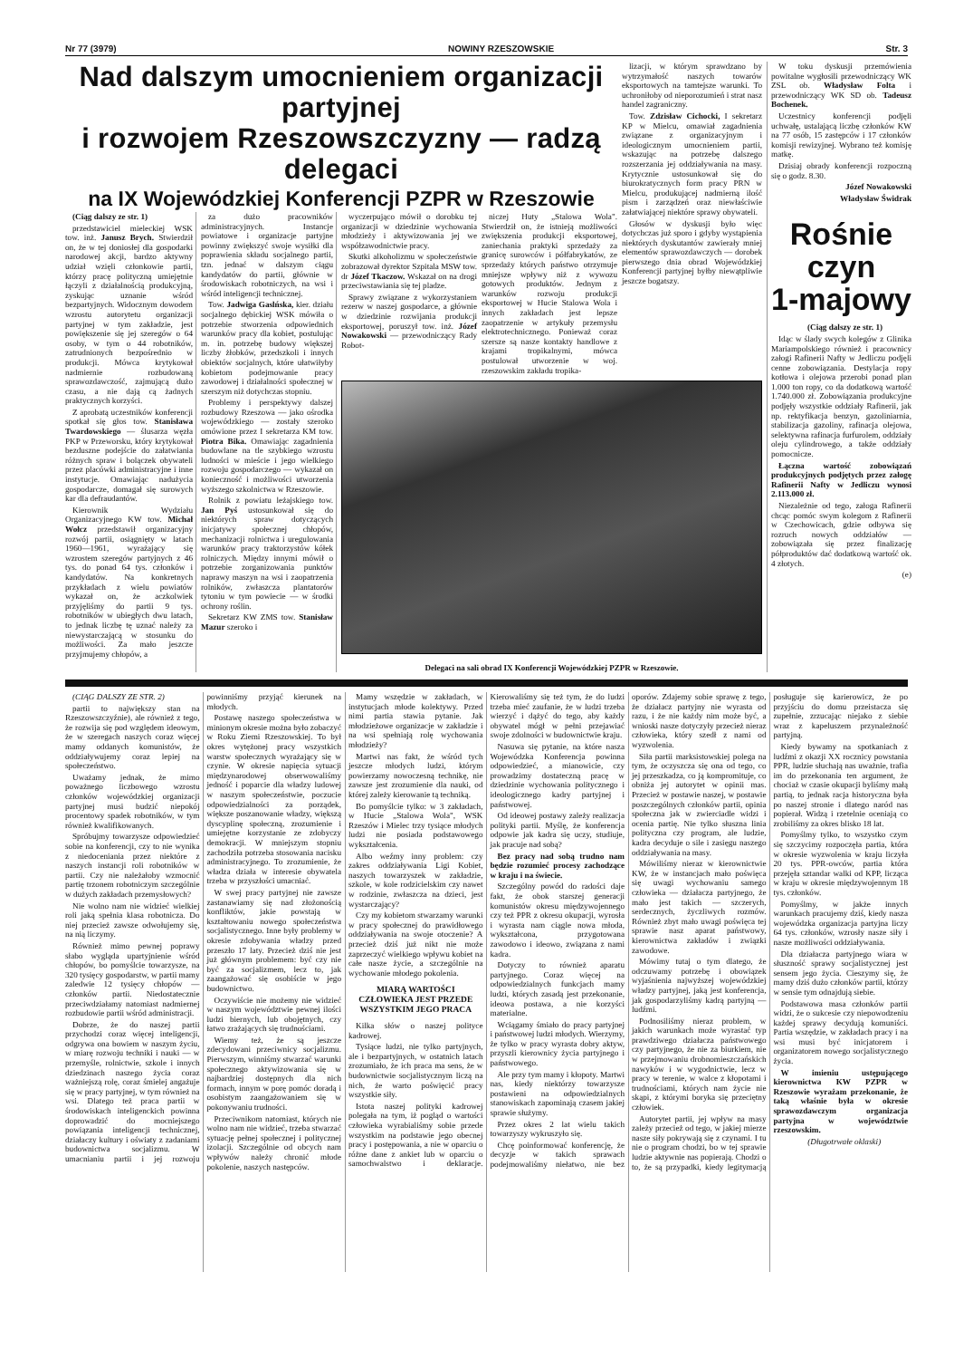Nr 77 (3979) NOWINY RZESZOWSKIE Str. 3
Nad dalszym umocnieniem organizacji partyjnej
i rozwojem Rzeszowszczyzny — radzą delegaci
na IX Wojewódzkiej Konferencji PZPR w Rzeszowie
(Ciąg dalszy ze str. 1)
przedstawiciel mieleckiej WSK tow. inż. Janusz Brych. Stwierdził on, że w tej doniosłej dla gospodarki narodowej akcji, bardzo aktywny udział wzięli członkowie partii, którzy pracę polityczną umiejętnie łączyli z działalnością produkcyjną, zyskując uznanie wśród bezpartyjnych. Widocznym dowodem wzrostu autorytetu organizacji partyjnej w tym zakładzie, jest powiększenie się jej szeregów o 64 osoby, w tym o 44 robotników, zatrudnionych bezpośrednio w produkcji. Mówca krytykował nadmiernie rozbudowaną sprawozdawczość, zajmującą dużo czasu, a nie dają cą żadnych praktycznych korzyści.
Z aprobatą uczestników konferencji spotkał się głos tow. Stanisława Twardowskiego — ślusarza węzła PKP w Przeworsku, który krytykował bezduszne podejście do załatwiania różnych spraw i bolączek obywateli przez placówki administracyjne i inne instytucje. Omawiając nadużycia gospodarcze, domagał się surowych kar dla defraudantów.
Kierownik Wydziału Organizacyjnego KW tow. Michał Wołcz przedstawił organizacyjny rozwój partii, osiągnięty w latach 1960—1961, wyrażający się wzrostem szeregów partyjnych z 46 tys. do ponad 64 tys. członków i kandydatów. Na konkretnych przykładach z wielu powiatów wykazał on, że aczkolwiek przyjęliśmy do partii 9 tys. robotników w ubiegłych dwu latach, to jednak liczbę tę uznać należy za niewystarczającą w stosunku do możliwości. Za mało jeszcze przyjmujemy chłopów, a
za dużo pracowników administracyjnych. Instancje powiatowe i organizacje partyjne powinny zwiększyć swoje wysiłki dla poprawienia składu socjalnego partii, tzn. jednać w dalszym ciągu kandydatów do partii, głównie w środowiskach robotniczych, na wsi i wśród inteligencji technicznej.
Tow. Jadwiga Gaslńska, kier. działu socjalnego dębickiej WSK mówiła o potrzebie stworzenia odpowiednich warunków pracy dla kobiet, postulując m. in. potrzebę budowy większej liczby żłobków, przedszkoli i innych obiektów socjalnych, które ułatwiłyby kobietom podejmowanie pracy zawodowej i działalności społecznej w szerszym niż dotychczas stopniu.
Problemy i perspektywy dalszej rozbudowy Rzeszowa — jako ośrodka wojewódzkiego — zostały szeroko omówione przez I sekretarza KM tow. Piotra Bika. Omawiając zagadnienia budowlane na tle szybkiego wzrostu ludności w mieście i jego wielkiego rozwoju gospodarczego — wykazał on konieczność i możliwości utworzenia wyższego szkolnictwa w Rzeszowie.
Rolnik z powiatu leżajskiego tow. Jan Pyś ustosunkował się do niektórych spraw dotyczących inicjatywy społecznej chłopów, mechanizacji rolnictwa i uregulowania warunków pracy traktorzystów kółek rolniczych. Między innymi mówił o potrzebie zorganizowania punktów naprawy maszyn na wsi i zaopatrzenia rolników, zwłaszcza plantatorów tytoniu w tym powiecie — w środki ochrony roślin.
Sekretarz KW ZMS tow. Stanisław Mazur szeroko i
wyczerpująco mówił o dorobku tej organizacji w dziedzinie wychowania młodzieży i aktywizowania jej we współzawodnictwie pracy.
Skutki alkoholizmu w społeczeństwie zobrazował dyrektor Szpitala MSW tow. dr Józef Tkaczow. Wskazał on na drogi przeciwstawiania się tej pladze.
Sprawy związane z wykorzystaniem rezerw w naszej gospodarce, a głównie w dziedzinie rozwijania produkcji eksportowej, poruszył tow. inż. Józef Nowakowski — przewodniczący Rady Robot-
niczej Huty „Stalowa Wola". Stwierdził on, że istnieją możliwości zwiększenia produkcji eksportowej, zaniechania praktyki sprzedaży za granicę surowców i półfabrykatów, ze sprzedaży których państwo otrzymuje mniejsze wpływy niż z wywozu gotowych produktów. Jednym z warunków rozwoju produkcji eksportowej w Hucie Stalowa Wola i innych zakładach jest lepsze zaopatrzenie w artykuły przemysłu elektrotechnicznego. Ponieważ coraz szersze są nasze kontakty handlowe z krajami tropikalnymi, mówca postulował utworzenie w woj. rzeszowskim zakładu tropika-
lizacji, w którym sprawdzano by wytrzymałość naszych towarów eksportowych na tamtejsze warunki. To uchroniłoby od nieporozumień i strat nasz handel zagraniczny.
Tow. Zdzisław Cichocki, I sekretarz KP w Mielcu, omawiał zagadnienia związane z organizacyjnym i ideologicznym umocnieniem partii, wskazując na potrzebę dalszego rozszerzania jej oddziaływania na masy. Krytycznie ustosunkował się do biurokratycznych form pracy PRN w Mielcu, produkującej nadmierną ilość pism i zarządzeń oraz niewłaściwie załatwiającej niektóre sprawy obywateli.
Głosów w dyskusji było więc dotychczas już sporo i gdyby wystąpienia niektórych dyskutantów zawierały mniej elementów sprawozdawczych — dorobek pierwszego dnia obrad Wojewódzkiej Konferencji partyjnej byłby niewątpliwie jeszcze bogatszy.
Delegaci na sali obrad IX Konferencji Wojewódzkiej PZPR w Rzeszowie.
W toku dyskusji przemówienia powitalne wygłosili przewodniczący WK ZSL ob. Władysław Folta i przewodniczący WK SD ob. Tadeusz Bochenek.
Uczestnicy konferencji podjęli uchwałę, ustalającą liczbę członków KW na 77 osób, 15 zastępców i 17 członków komisji rewizyjnej. Wybrano też komisję matkę.
Dzisiaj obrady konferencji rozpoczną się o godz. 8.30.
Józef Nowakowski
Władysław Świdrak
Rośnie
czyn
1-majowy
(Ciąg dalszy ze str. 1)
Idąc w ślady swych kolegów z Glinika Mariampolskiego również i pracownicy załogi Rafinerii Nafty w Jedliczu podjęli cenne zobowiązania. Destylacja ropy kotłowa i olejowa przerobi ponad plan 1.000 ton ropy, co da dodatkową wartość 1.740.000 zł. Zobowiązania produkcyjne podjęły wszystkie oddziały Rafinerii, jak np. rektyfikacja benzyn, gazoliniarnia, stabilizacja gazoliny, rafinacja olejowa, selektywna rafinacja furfurolem, oddziały oleju cylindrowego, a także oddziały pomocnicze.
Łączna wartość zobowiązań produkcyjnych podjętych przez załogę Rafinerii Nafty w Jedliczu wynosi 2.113.000 zł.
Niezależnie od tego, załoga Rafinerii chcąc pomóc swym kolegom z Rafinerii w Czechowicach, gdzie odbywa się rozruch nowych oddziałów — zobowiązała się przez finalizację półproduktów dać dodatkową wartość ok. 4 złotych.
(e)
(CIĄG DALSZY ZE STR. 2)
partii to największy stan na Rzeszowszczyźnie), ale również z tego, że rozwija się pod względem ideowym, że w szeregach naszych coraz więcej mamy oddanych komunistów, że oddziaływujemy coraz lepiej na społeczeństwo.
Uważamy jednak, że mimo poważnego liczbowego wzrostu członków wojewódzkiej organizacji partyjnej musi budzić niepokój procentowy spadek robotników, w tym również kwalifikowanych.
Spróbujmy towarzysze odpowiedzieć sobie na konferencji, czy to nie wynika z niedoceniania przez niektóre z naszych instancji roli robotników w partii. Czy nie należałoby wzmocnić partię trzonem robotniczym szczególnie w dużych zakładach przemysłowych?
Nie wolno nam nie widzieć wielkiej roli jaką spełnia klasa robotnicza. Do niej przecież zawsze odwołujemy się, na nią liczymy.
Również mimo pewnej poprawy słabo wygląda upartyjnienie wśród chłopów, bo pomyślcie towarzysze, na 320 tysięcy gospodarstw, w partii mamy zaledwie 12 tysięcy chłopów — członków partii. Niedostatecznie przeciwdziałamy natomiast nadmiernej rozbudowie partii wśród administracji.
Dobrze, że do naszej partii przychodzi coraz więcej inteligencji, odgrywa ona bowiem w naszym życiu, w miarę rozwoju techniki i nauki — w przemyśle, rolnictwie, szkole i innych dziedzinach naszego życia coraz ważniejszą rolę, coraz śmielej angażuje się w pracy partyjnej, w tym również na wsi. Dlatego też praca partii w środowiskach inteligenckich powinna doprowadzić do mocniejszego powiązania inteligencji technicznej, działaczy kultury i oświaty z zadaniami budownictwa socjalizmu. W umacnianiu partii i jej rozwoju powinniśmy przyjąć kierunek na młodych.
Postawę naszego społeczeństwa w minionym okresie można było zobaczyć w Roku Ziemi Rzeszowskiej. To był okres wytężonej pracy wszystkich warstw społecznych wyrażający się w czynie. W okresie napięcia sytuacji międzynarodowej obserwowaliśmy jedność i poparcie dla władzy ludowej w naszym społeczeństwie, poczucie odpowiedzialności za porządek, większe poszanowanie władzy, większą dyscyplinę społeczną, zrozumienie i umiejętne korzystanie ze zdobyczy demokracji. W mniejszym stopniu zachodziła potrzeba stosowania nacisku administracyjnego. To zrozumienie, że władza działa w interesie obywatela trzeba w przyszłości umacniać.
W swej pracy partyjnej nie zawsze zastanawiamy się nad złożonością konfliktów, jakie powstają w kształtowaniu nowego społeczeństwa socjalistycznego. Inne były problemy w okresie zdobywania władzy przed przeszło 17 laty. Przecież dziś nie jest już głównym problemem: być czy nie być za socjalizmem, lecz to, jak zaangażować się osobiście w jego budownictwo.
Oczywiście nie możemy nie widzieć w naszym województwie pewnej ilości ludzi biernych, lub obojętnych, czy łatwo zrażających się trudnościami.
Wiemy też, że są jeszcze zdecydowani przeciwnicy socjalizmu. Pierwszym, winniśmy stwarzać warunki społecznego aktywizowania się w najbardziej dostępnych dla nich formach, innym w porę pomóc doradą i osobistym zaangażowaniem się w pokonywaniu trudności.
Przeciwnikom natomiast, których nie wolno nam nie widzieć, trzeba stwarzać sytuację pełnej społecznej i politycznej izolacji. Szczególnie od obcych nam wpływów należy chronić młode pokolenie, naszych następców.
Mamy wszędzie w zakładach, w instytucjach młode kolektywy. Przed nimi partia stawia pytanie. Jak młodzieżowe organizacje w zakładzie i na wsi spełniają rolę wychowania młodzieży?
Martwi nas fakt, że wśród tych jeszcze młodych ludzi, którym powierzamy nowoczesną technikę, nie zawsze jest zrozumienie dla nauki, od której zależy kierowanie tą techniką.
Bo pomyślcie tylko: w 3 zakładach, w Hucie „Stalowa Wola", WSK Rzeszów i Mielec trzy tysiące młodych ludzi nie posiada podstawowego wykształcenia.
Albo weźmy inny problem: czy zakres oddziaływania Ligi Kobiet, naszych towarzyszek w zakładzie, szkole, w kole rodzicielskim czy nawet w rodzinie, zwłaszcza na dzieci, jest wystarczający?
Czy my kobietom stwarzamy warunki w pracy społecznej do prawidłowego oddziaływania na swoje otoczenie? A przecież dziś już nikt nie może zaprzeczyć wielkiego wpływu kobiet na całe nasze życie, a szczególnie na wychowanie młodego pokolenia.
MIARĄ WARTOŚCI CZŁOWIEKA JEST PRZEDE WSZYSTKIM JEGO PRACA
Kilka słów o naszej polityce kadrowej.
Tysiące ludzi, nie tylko partyjnych, ale i bezpartyjnych, w ostatnich latach zrozumiało, że ich praca ma sens, że w budownictwie socjalistycznym liczą na nich, że warto poświęcić pracy wszystkie siły.
Istota naszej polityki kadrowej polegała na tym, iż pogląd o wartości człowieka wyrabialiśmy sobie przede wszystkim na podstawie jego obecnej pracy i postępowania, a nie w oparciu o różne dane z ankiet lub w oparciu o samochwalstwo i deklaracje. Kierowaliśmy się też tym, że do ludzi trzeba mieć zaufanie, że w ludzi trzeba wierzyć i dążyć do tego, aby każdy obywatel mógł w pełni przejawiać swoje zdolności w budownictwie kraju.
Nasuwa się pytanie, na które nasza Wojewódzka Konferencja powinna odpowiedzieć, a mianowicie, czy prowadzimy dostateczną pracę w dziedzinie wychowania politycznego i ideologicznego kadry partyjnej i państwowej.
Od ideowej postawy zależy realizacja polityki partii. Myślę, że konferencja odpowie jak kadra się uczy, studiuje, jak pracuje nad sobą?
Bez pracy nad sobą trudno nam będzie rozumieć procesy zachodzące w kraju i na świecie.
Szczególny powód do radości daje fakt, że obok starszej generacji komunistów okresu międzywojennego czy też PPR z okresu okupacji, wyrosła i wyrasta nam ciągle nowa młoda, wykształcona, przygotowana zawodowo i ideowo, związana z nami kadra.
Dotyczy to również aparatu partyjnego. Coraz więcej na odpowiedzialnych funkcjach mamy ludzi, których zasadą jest przekonanie, ideowa postawa, a nie korzyści materialne.
Wciągamy śmiało do pracy partyjnej i państwowej ludzi młodych. Wierzymy, że tylko w pracy wyrasta dobry aktyw, przyszli kierownicy życia partyjnego i państwowego.
Ale przy tym mamy i kłopoty. Martwi nas, kiedy niektórzy towarzysze postawieni na odpowiedzialnych stanowiskach zapominają czasem jakiej sprawie służymy.
Przez okres 2 lat wielu takich towarzyszy wykruszyło się.
Chcę poinformować konferencję, że decyzje w takich sprawach podejmowaliśmy niełatwo, nie bez oporów. Zdajemy sobie sprawę z tego, że działacz partyjny nie wyrasta od razu, i że nie każdy nim może być, a wnioski nasze dotyczyły przecież nieraz człowieka, który szedł z nami od wyzwolenia.
Siła partii marksistowskiej polega na tym, że oczyszcza się ona od tego, co jej przeszkadza, co ją kompromituje, co obniża jej autorytet w opinii mas. Przecież w postawie naszej, w postawie poszczególnych członków partii, opinia społeczna jak w zwierciadle widzi i ocenia partię. Nie tylko słuszna linia polityczna czy program, ale ludzie, kadra decyduje o sile i zasięgu naszego oddziaływania na masy.
Mówiliśmy nieraz w kierownictwie KW, że w instancjach mało poświęca się uwagi wychowaniu samego człowieka — działacza partyjnego, że mało jest takich — szczerych, serdecznych, życzliwych rozmów. Również zbyt mało uwagi poświęca tej sprawie nasz aparat państwowy, kierownictwa zakładów i związki zawodowe.
Mówimy tutaj o tym dlatego, że odczuwamy potrzebę i obowiązek wyjaśnienia najwyższej wojewódzkiej władzy partyjnej, jaką jest konferencja, jak gospodarzyliśmy kadrą partyjną — ludźmi.
Podnosiliśmy nieraz problem, w jakich warunkach może wyrastać typ prawdziwego działacza państwowego czy partyjnego, że nie za biurkiem, nie w przejmowaniu drobnomieszczańskich nawyków i w wygodnictwie, lecz w pracy w terenie, w walce z kłopotami i trudnościami, których nam życie nie skąpi, z którymi boryka się przeciętny człowiek.
Autorytet partii, jej wpływ na masy zależy przecież od tego, w jakiej mierze nasze siły pokrywają się z czynami. I tu nie o program chodzi, bo w tej sprawie ludzie aktywnie nas popierają. Chodzi o to, że są przypadki, kiedy legitymacją posługuje się karierowicz, że po przyjściu do domu przeistacza się zupełnie, zrzucając niejako z siebie wraz z kapeluszem przynależność partyjną.
Kiedy bywamy na spotkaniach z ludźmi z okazji XX rocznicy powstania PPR, ludzie słuchają nas uważnie, trafia im do przekonania ten argument, że chociaż w czasie okupacji byliśmy małą partią, to jednak racja historyczna była po naszej stronie i dlatego naród nas popierał. Widzą i rzetelnie oceniają co zrobiliśmy za okres blisko 18 lat.
Pomyślmy tylko, to wszystko czym się szczycimy rozpoczęła partia, która w okresie wyzwolenia w kraju liczyła 20 tys. PPR-owców, partia która przejęła sztandar walki od KPP, licząca w kraju w okresie międzywojennym 18 tys. członków.
Pomyślmy, w jakże innych warunkach pracujemy dziś, kiedy nasza wojewódzka organizacja partyjna liczy 64 tys. członków, wzrosły nasze siły i nasze możliwości oddziaływania.
Dla działacza partyjnego wiara w słuszność sprawy socjalistycznej jest sensem jego życia. Cieszymy się, że mamy dziś dużo członków partii, którzy w sensie tym odnajdują siebie.
Podstawowa masa członków partii widzi, że o sukcesie czy niepowodzeniu każdej sprawy decydują komuniści. Partia wszędzie, w zakładach pracy i na wsi musi być inicjatorem i organizatorem nowego socjalistycznego życia.
W imieniu ustępującego kierownictwa KW PZPR w Rzeszowie wyrażam przekonanie, że taką właśnie była w okresie sprawozdawczym organizacja partyjna w województwie rzeszowskim.
(Długotrwałe oklaski)